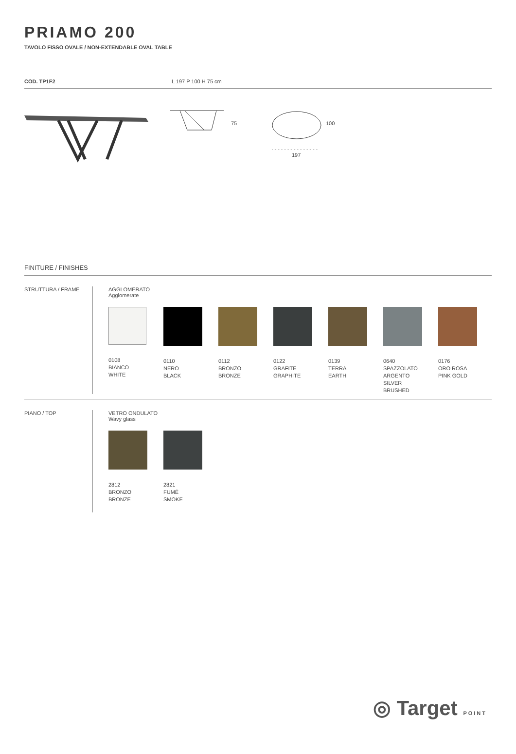PRIAMO 200
TAVOLO FISSO OVALE / NON-EXTENDABLE OVAL TABLE
COD. TP1F2 L 197 P 100 H 75 cm
75
100
197
FINITURE / FINISHES
STRUTTURA / FRAME AGGLOMERATO
Agglomerate
0108
BIANCO
WHITE
0110
NERO
BLACK
0112
BRONZO
BRONZE
0122
GRAFITE
GRAPHITE
0139
TERRA
EARTH
0640
SPAZZOLATO
ARGENTO
SILVER
BRUSHED
0176
ORO ROSA
PINK GOLD
PIANO / TOP VETRO ONDULATO
Wavy glass
2812
BRONZO
BRONZE
2821
FUMÉ
SMOKE
◎ Target POINT